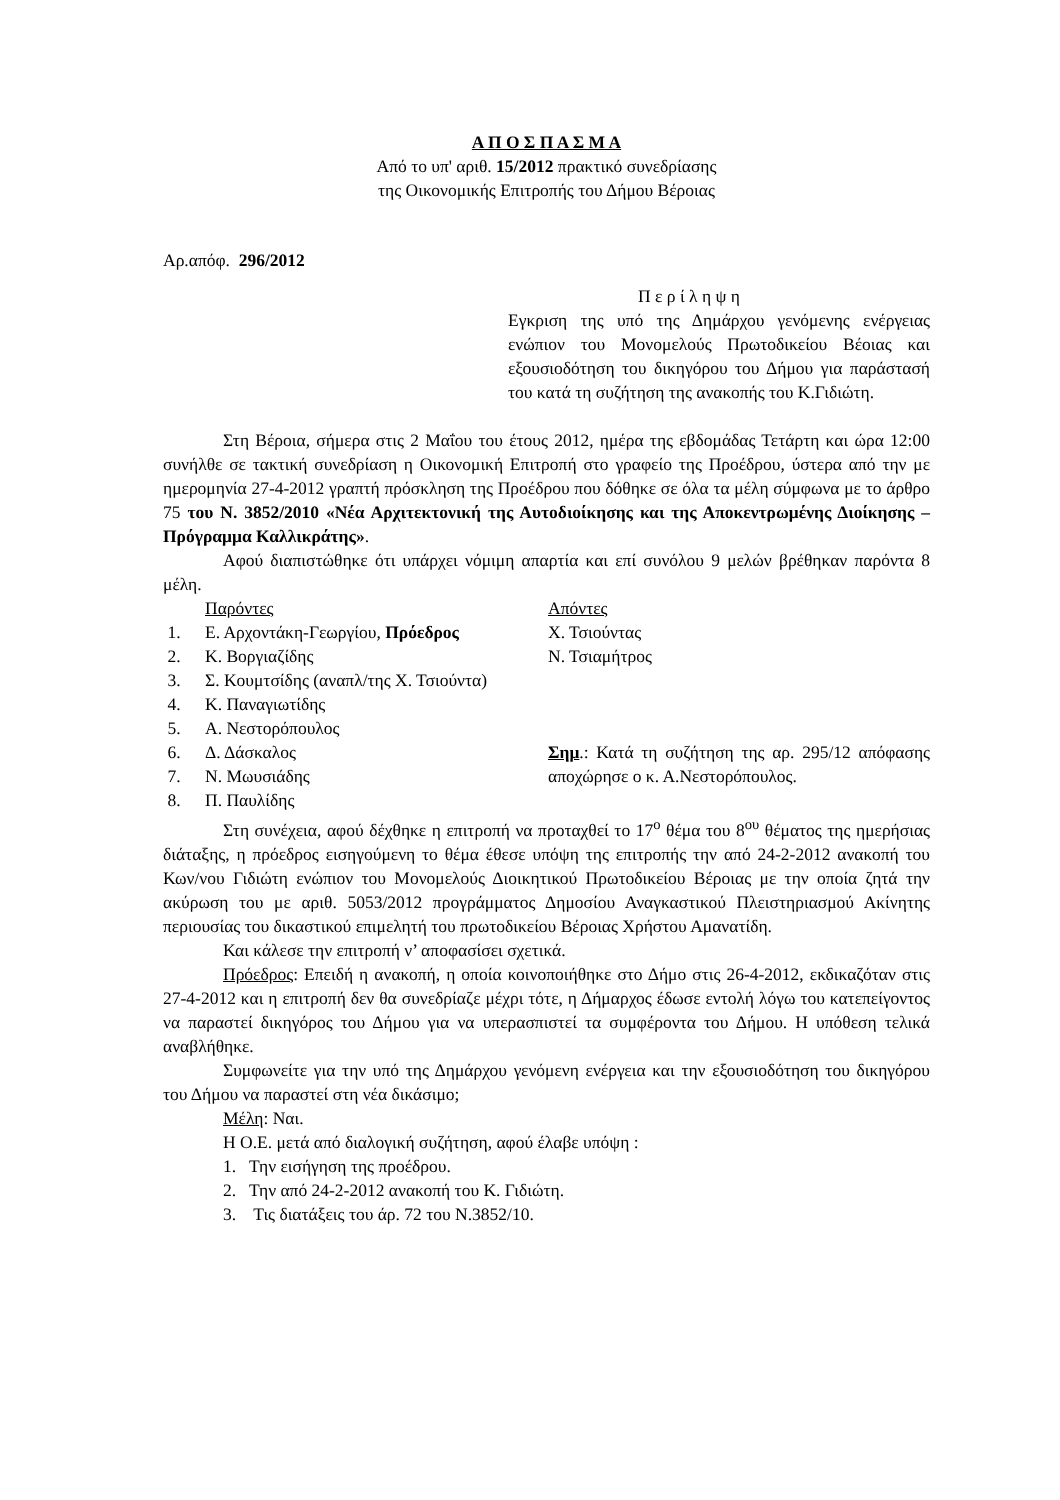Α Π Ο Σ Π Α Σ Μ Α
Από το υπ' αριθ. 15/2012 πρακτικό συνεδρίασης
της Οικονομικής Επιτροπής του Δήμου Βέροιας
Αρ.απόφ. 296/2012
Π ε ρ ί λ η ψ η
Εγκριση της υπό της Δημάρχου γενόμενης ενέργειας ενώπιον του Μονομελούς Πρωτοδικείου Βέοιας και εξουσιοδότηση του δικηγόρου του Δήμου για παράστασή του κατά τη συζήτηση της ανακοπής του Κ.Γιδιώτη.
Στη Βέροια, σήμερα στις 2 Μαΐου του έτους 2012, ημέρα της εβδομάδας Τετάρτη και ώρα 12:00 συνήλθε σε τακτική συνεδρίαση η Οικονομική Επιτροπή στο γραφείο της Προέδρου, ύστερα από την με ημερομηνία 27-4-2012 γραπτή πρόσκληση της Προέδρου που δόθηκε σε όλα τα μέλη σύμφωνα με το άρθρο 75 του Ν. 3852/2010 «Νέα Αρχιτεκτονική της Αυτοδιοίκησης και της Αποκεντρωμένης Διοίκησης – Πρόγραμμα Καλλικράτης».
Αφού διαπιστώθηκε ότι υπάρχει νόμιμη απαρτία και επί συνόλου 9 μελών βρέθηκαν παρόντα 8 μέλη.
Παρόντες
1. Ε. Αρχοντάκη-Γεωργίου, Πρόεδρος
2. Κ. Βοργιαζίδης
3. Σ. Κουμτσίδης (αναπλ/της Χ. Τσιούντα)
4. Κ. Παναγιωτίδης
5. Α. Νεστορόπουλος
6. Δ. Δάσκαλος
7. Ν. Μωυσιάδης
8. Π. Παυλίδης
Απόντες
Χ. Τσιούντας
Ν. Τσιαμήτρος
Σημ.: Κατά τη συζήτηση της αρ. 295/12 απόφασης αποχώρησε ο κ. Α.Νεστορόπουλος.
Στη συνέχεια, αφού δέχθηκε η επιτροπή να προταχθεί το 17<sup>ο</sup> θέμα του 8<sup>ου</sup> θέματος της ημερήσιας διάταξης, η πρόεδρος εισηγούμενη το θέμα έθεσε υπόψη της επιτροπής την από 24-2-2012 ανακοπή του Κων/νου Γιδιώτη ενώπιον του Μονομελούς Διοικητικού Πρωτοδικείου Βέροιας με την οποία ζητά την ακύρωση του με αριθ. 5053/2012 προγράμματος Δημοσίου Αναγκαστικού Πλειστηριασμού Ακίνητης περιουσίας του δικαστικού επιμελητή του πρωτοδικείου Βέροιας Χρήστου Αμανατίδη.
Και κάλεσε την επιτροπή ν’ αποφασίσει σχετικά.
Πρόεδρος: Επειδή η ανακοπή, η οποία κοινοποιήθηκε στο Δήμο στις 26-4-2012, εκδικαζόταν στις 27-4-2012 και η επιτροπή δεν θα συνεδρίαζε μέχρι τότε, η Δήμαρχος έδωσε εντολή λόγω του κατεπείγοντος να παραστεί δικηγόρος του Δήμου για να υπερασπιστεί τα συμφέροντα του Δήμου. Η υπόθεση τελικά αναβλήθηκε.
Συμφωνείτε για την υπό της Δημάρχου γενόμενη ενέργεια και την εξουσιοδότηση του δικηγόρου του Δήμου να παραστεί στη νέα δικάσιμο;
Μέλη: Ναι.
Η Ο.Ε. μετά από διαλογική συζήτηση, αφού έλαβε υπόψη :
1. Την εισήγηση της προέδρου.
2. Την από 24-2-2012 ανακοπή του Κ. Γιδιώτη.
3. Τις διατάξεις του άρ. 72 του Ν.3852/10.